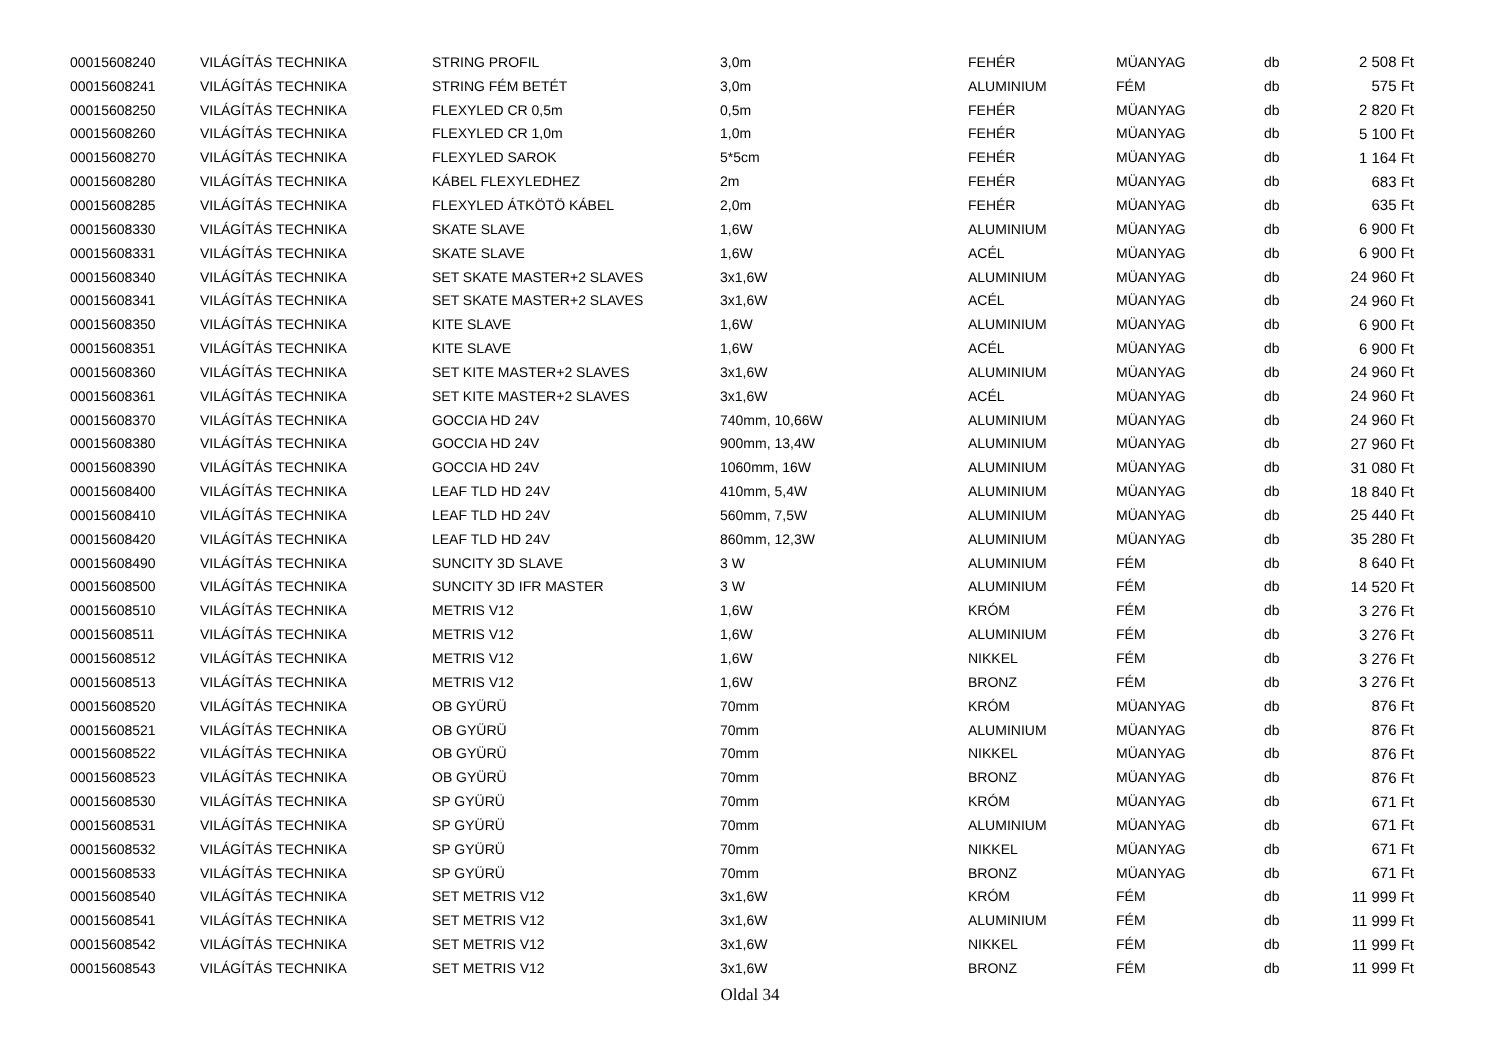| 00015608240 | VILÁGÍTÁS TECHNIKA | STRING PROFIL | 3,0m | FEHÉR | MÜANYAG | db | 2 508 Ft |
| 00015608241 | VILÁGÍTÁS TECHNIKA | STRING FÉM BETÉT | 3,0m | ALUMINIUM | FÉM | db | 575 Ft |
| 00015608250 | VILÁGÍTÁS TECHNIKA | FLEXYLED CR 0,5m | 0,5m | FEHÉR | MÜANYAG | db | 2 820 Ft |
| 00015608260 | VILÁGÍTÁS TECHNIKA | FLEXYLED CR 1,0m | 1,0m | FEHÉR | MÜANYAG | db | 5 100 Ft |
| 00015608270 | VILÁGÍTÁS TECHNIKA | FLEXYLED SAROK | 5*5cm | FEHÉR | MÜANYAG | db | 1 164 Ft |
| 00015608280 | VILÁGÍTÁS TECHNIKA | KÁBEL FLEXYLEDHEZ | 2m | FEHÉR | MÜANYAG | db | 683 Ft |
| 00015608285 | VILÁGÍTÁS TECHNIKA | FLEXYLED ÁTKÖTÖ KÁBEL | 2,0m | FEHÉR | MÜANYAG | db | 635 Ft |
| 00015608330 | VILÁGÍTÁS TECHNIKA | SKATE SLAVE | 1,6W | ALUMINIUM | MÜANYAG | db | 6 900 Ft |
| 00015608331 | VILÁGÍTÁS TECHNIKA | SKATE SLAVE | 1,6W | ACÉL | MÜANYAG | db | 6 900 Ft |
| 00015608340 | VILÁGÍTÁS TECHNIKA | SET SKATE MASTER+2 SLAVES | 3x1,6W | ALUMINIUM | MÜANYAG | db | 24 960 Ft |
| 00015608341 | VILÁGÍTÁS TECHNIKA | SET SKATE MASTER+2 SLAVES | 3x1,6W | ACÉL | MÜANYAG | db | 24 960 Ft |
| 00015608350 | VILÁGÍTÁS TECHNIKA | KITE SLAVE | 1,6W | ALUMINIUM | MÜANYAG | db | 6 900 Ft |
| 00015608351 | VILÁGÍTÁS TECHNIKA | KITE SLAVE | 1,6W | ACÉL | MÜANYAG | db | 6 900 Ft |
| 00015608360 | VILÁGÍTÁS TECHNIKA | SET KITE MASTER+2 SLAVES | 3x1,6W | ALUMINIUM | MÜANYAG | db | 24 960 Ft |
| 00015608361 | VILÁGÍTÁS TECHNIKA | SET KITE MASTER+2 SLAVES | 3x1,6W | ACÉL | MÜANYAG | db | 24 960 Ft |
| 00015608370 | VILÁGÍTÁS TECHNIKA | GOCCIA HD 24V | 740mm, 10,66W | ALUMINIUM | MÜANYAG | db | 24 960 Ft |
| 00015608380 | VILÁGÍTÁS TECHNIKA | GOCCIA HD 24V | 900mm, 13,4W | ALUMINIUM | MÜANYAG | db | 27 960 Ft |
| 00015608390 | VILÁGÍTÁS TECHNIKA | GOCCIA HD 24V | 1060mm, 16W | ALUMINIUM | MÜANYAG | db | 31 080 Ft |
| 00015608400 | VILÁGÍTÁS TECHNIKA | LEAF TLD HD 24V | 410mm, 5,4W | ALUMINIUM | MÜANYAG | db | 18 840 Ft |
| 00015608410 | VILÁGÍTÁS TECHNIKA | LEAF TLD HD 24V | 560mm, 7,5W | ALUMINIUM | MÜANYAG | db | 25 440 Ft |
| 00015608420 | VILÁGÍTÁS TECHNIKA | LEAF TLD HD 24V | 860mm, 12,3W | ALUMINIUM | MÜANYAG | db | 35 280 Ft |
| 00015608490 | VILÁGÍTÁS TECHNIKA | SUNCITY 3D SLAVE | 3 W | ALUMINIUM | FÉM | db | 8 640 Ft |
| 00015608500 | VILÁGÍTÁS TECHNIKA | SUNCITY 3D IFR MASTER | 3 W | ALUMINIUM | FÉM | db | 14 520 Ft |
| 00015608510 | VILÁGÍTÁS TECHNIKA | METRIS V12 | 1,6W | KRÓM | FÉM | db | 3 276 Ft |
| 00015608511 | VILÁGÍTÁS TECHNIKA | METRIS V12 | 1,6W | ALUMINIUM | FÉM | db | 3 276 Ft |
| 00015608512 | VILÁGÍTÁS TECHNIKA | METRIS V12 | 1,6W | NIKKEL | FÉM | db | 3 276 Ft |
| 00015608513 | VILÁGÍTÁS TECHNIKA | METRIS V12 | 1,6W | BRONZ | FÉM | db | 3 276 Ft |
| 00015608520 | VILÁGÍTÁS TECHNIKA | OB GYÜRÜ | 70mm | KRÓM | MÜANYAG | db | 876 Ft |
| 00015608521 | VILÁGÍTÁS TECHNIKA | OB GYÜRÜ | 70mm | ALUMINIUM | MÜANYAG | db | 876 Ft |
| 00015608522 | VILÁGÍTÁS TECHNIKA | OB GYÜRÜ | 70mm | NIKKEL | MÜANYAG | db | 876 Ft |
| 00015608523 | VILÁGÍTÁS TECHNIKA | OB GYÜRÜ | 70mm | BRONZ | MÜANYAG | db | 876 Ft |
| 00015608530 | VILÁGÍTÁS TECHNIKA | SP GYÜRÜ | 70mm | KRÓM | MÜANYAG | db | 671 Ft |
| 00015608531 | VILÁGÍTÁS TECHNIKA | SP GYÜRÜ | 70mm | ALUMINIUM | MÜANYAG | db | 671 Ft |
| 00015608532 | VILÁGÍTÁS TECHNIKA | SP GYÜRÜ | 70mm | NIKKEL | MÜANYAG | db | 671 Ft |
| 00015608533 | VILÁGÍTÁS TECHNIKA | SP GYÜRÜ | 70mm | BRONZ | MÜANYAG | db | 671 Ft |
| 00015608540 | VILÁGÍTÁS TECHNIKA | SET METRIS V12 | 3x1,6W | KRÓM | FÉM | db | 11 999 Ft |
| 00015608541 | VILÁGÍTÁS TECHNIKA | SET METRIS V12 | 3x1,6W | ALUMINIUM | FÉM | db | 11 999 Ft |
| 00015608542 | VILÁGÍTÁS TECHNIKA | SET METRIS V12 | 3x1,6W | NIKKEL | FÉM | db | 11 999 Ft |
| 00015608543 | VILÁGÍTÁS TECHNIKA | SET METRIS V12 | 3x1,6W | BRONZ | FÉM | db | 11 999 Ft |
Oldal 34